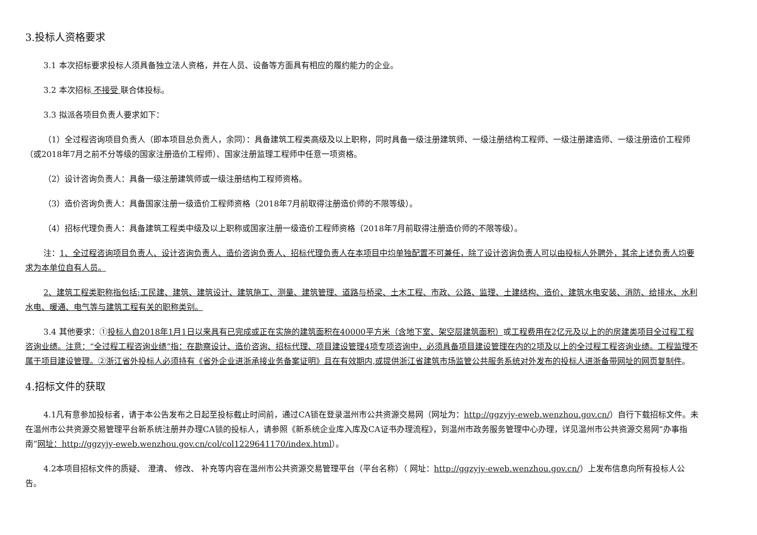3.投标人资格要求
3.1 本次招标要求投标人须具备独立法人资格，并在人员、设备等方面具有相应的履约能力的企业。
3.2 本次招标 不接受 联合体投标。
3.3 拟派各项目负责人要求如下：
（1）全过程咨询项目负责人（即本项目总负责人，余同）：具备建筑工程类高级及以上职称，同时具备一级注册建筑师、一级注册结构工程师、一级注册建造师、一级注册造价工程师（或2018年7月之前不分等级的国家注册造价工程师）、国家注册监理工程师中任意一项资格。
（2）设计咨询负责人：具备一级注册建筑师或一级注册结构工程师资格。
（3）造价咨询负责人：具备国家注册一级造价工程师资格（2018年7月前取得注册造价师的不限等级）。
（4）招标代理负责人：具备建筑工程类中级及以上职称或国家注册一级造价工程师资格（2018年7月前取得注册造价师的不限等级）。
注：1、全过程咨询项目负责人、设计咨询负责人、造价咨询负责人、招标代理负责人在本项目中均单独配置不可兼任，除了设计咨询负责人可以由投标人外聘外，其余上述负责人均要求为本单位自有人员。
2、建筑工程类职称指包括:工民建、建筑、建筑设计、建筑施工、测量、建筑管理、道路与桥梁、土木工程、市政、公路、监理、土建结构、造价、建筑水电安装、消防、给排水、水利水电、暖通、电气等与建筑工程有关的职称类别。
3.4 其他要求：①投标人自2018年1月1日以来具有已完成或正在实施的建筑面积在40000平方米（含地下室、架空层建筑面积）或工程费用在2亿元及以上的的房建类项目全过程工程咨询业绩。注意：“全过程工程咨询业绩”指：在勘察设计、造价咨询、招标代理、项目建设管理4项专项咨询中，必须具备项目建设管理在内的2项及以上的全过程工程咨询业绩。工程监理不属于项目建设管理。②浙江省外投标人必须持有《省外企业进浙承接业务备案证明》且在有效期内,或提供浙江省建筑市场监管公共服务系统对外发布的投标人进浙备带网址的网页复制件。
4.招标文件的获取
4.1凡有意参加投标者，请于本公告发布之日起至投标截止时间前，通过CA锁在登录温州市公共资源交易网（网址为：http://ggzyjy-eweb.wenzhou.gov.cn/）自行下载招标文件。未在温州市公共资源交易管理平台新系统注册并办理CA锁的投标人，请参照《新系统企业库入库及CA证书办理流程》，到温州市政务服务管理中心办理，详见温州市公共资源交易网“办事指南”网址：http://ggzyjy-eweb.wenzhou.gov.cn/col/col1229641170/index.html）。
4.2本项目招标文件的质疑、 澄清、 修改、 补充等内容在温州市公共资源交易管理平台（平台名称）（ 网址：http://ggzyjy-eweb.wenzhou.gov.cn/）上发布信息向所有投标人公告。